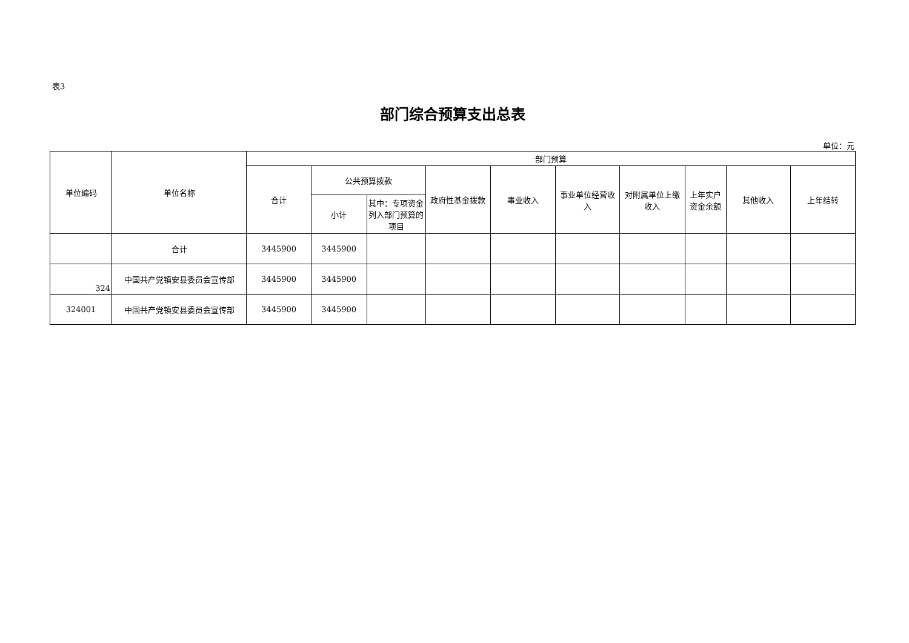表3
部门综合预算支出总表
单位：元
| 单位编码 | 单位名称 | 部门预算 | | | | | | | | | |
| --- | --- | --- | --- | --- | --- | --- | --- | --- | --- | --- | --- |
| | | 合计 | 公共预算拨款 | | 政府性基金拨款 | 事业收入 | 事业单位经营收入 | 对附属单位上缴收入 | 上年实户资金余额 | 其他收入 | 上年结转 |
| | | | 小计 | 其中：专项资金列入部门预算的项目 | | | | | | | |
| | 合计 | 3445900 | 3445900 | | | | | | | | |
| 324 | 中国共产党镇安县委员会宣传部 | 3445900 | 3445900 | | | | | | | | |
| 324001 | 中国共产党镇安县委员会宣传部 | 3445900 | 3445900 | | | | | | | | |